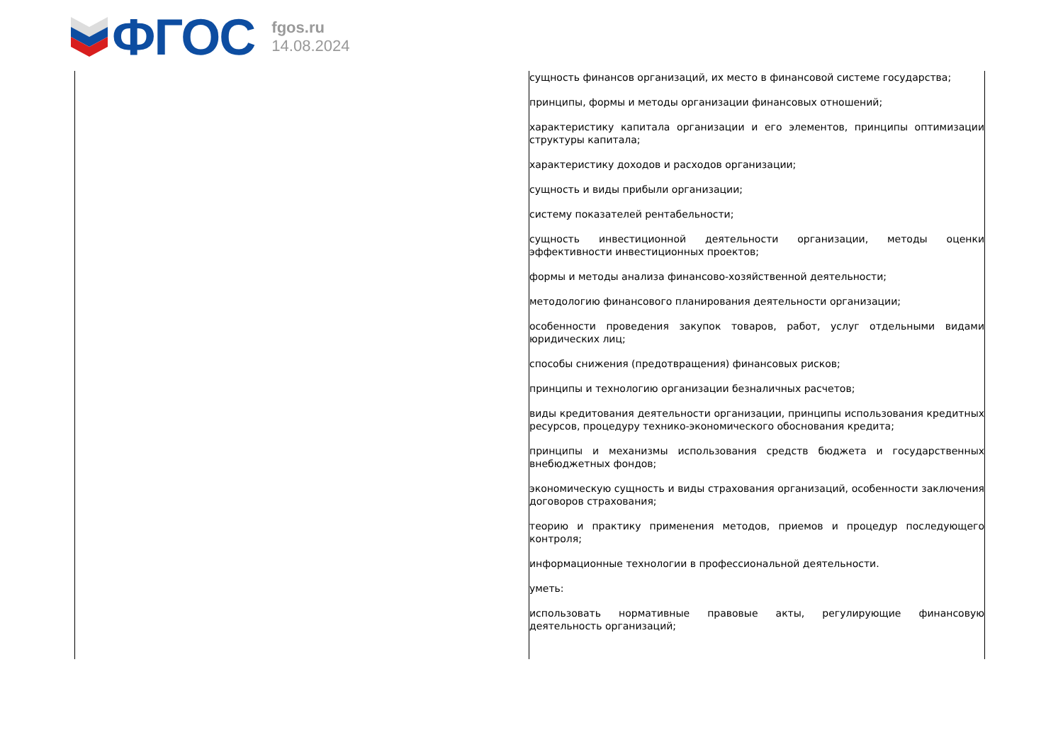ФГОС
fgos.ru
14.08.2024
| | сущность финансов организаций, их место в финансовой системе государства; принципы, формы и методы организации финансовых отношений; характеристику капитала организации и его элементов, принципы оптимизации структуры капитала; характеристику доходов и расходов организации; сущность и виды прибыли организации; систему показателей рентабельности; сущность инвестиционной деятельности организации, методы оценки эффективности инвестиционных проектов; формы и методы анализа финансово-хозяйственной деятельности; методологию финансового планирования деятельности организации; особенности проведения закупок товаров, работ, услуг отдельными видами юридических лиц; способы снижения (предотвращения) финансовых рисков; принципы и технологию организации безналичных расчетов; виды кредитования деятельности организации, принципы использования кредитных ресурсов, процедуру технико-экономического обоснования кредита; принципы и механизмы использования средств бюджета и государственных внебюджетных фондов; экономическую сущность и виды страхования организаций, особенности заключения договоров страхования; теорию и практику применения методов, приемов и процедур последующего контроля; информационные технологии в профессиональной деятельности. уметь: использовать нормативные правовые акты, регулирующие финансовую деятельность организаций; |